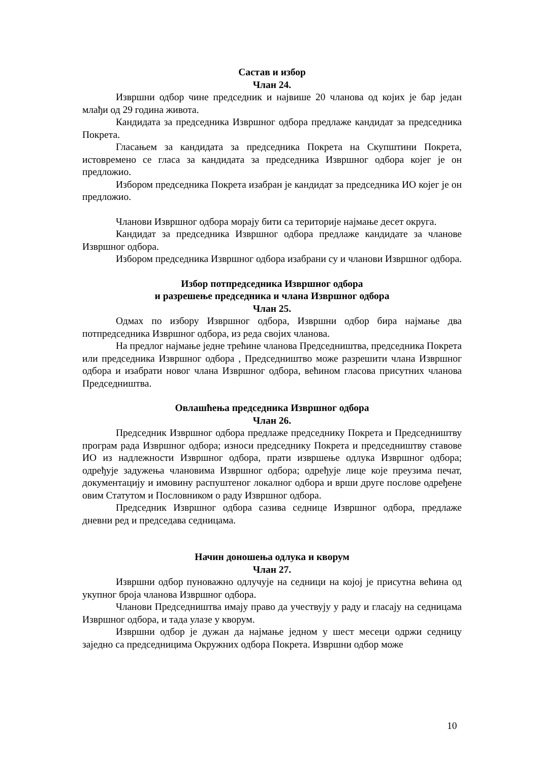Састав и избор
Члан 24.
Извршни одбор чине председник и највише 20 чланова од којих је бар један млађи од 29 година живота.
Кандидата за председника Извршног одбора предлаже кандидат за председника Покрета.
Гласањем за кандидата за председника Покрета на Скупштини Покрета, истовремено се гласа за кандидата за председника Извршног одбора којег је он предложио.
Избором председника Покрета изабран је кандидат за председника ИО којег је он предложио.
Чланови Извршног одбора морају бити са територије најмање десет округа.
Кандидат за председника Извршног одбора предлаже кандидате за чланове Извршног одбора.
Избором председника Извршног одбора изабрани су и чланови Извршног одбора.
Избор потпредседника Извршног одбора
и разрешење председника и члана Извршног одбора
Члан 25.
Одмах по избору Извршног одбора, Извршни одбор бира најмање два потпредседника Извршног одбора, из реда својих чланова.
На предлог најмање једне трећине чланова Председништва, председника Покрета или председника Извршног одбора , Председништво може разрешити члана Извршног одбора и изабрати новог члана Извршног одбора, већином гласова присутних чланова Председништва.
Овлашћења председника Извршног одбора
Члан 26.
Председник Извршног одбора предлаже председнику Покрета и Председништву програм рада Извршног одбора; износи председнику Покрета и председништву ставове ИО из надлежности Извршног одбора, прати извршење одлука Извршног одбора; одређује задужења члановима Извршног одбора; одређује лице које преузима печат, документацију и имовину распуштеног локалног одбора и врши друге послове одређене овим Статутом и Пословником о раду Извршног одбора.
Председник Извршног одбора сазива седнице Извршног одбора, предлаже дневни ред и председава седницама.
Начин доношења одлука и кворум
Члан 27.
Извршни одбор пуноважно одлучује на седници на којој је присутна већина од укупног броја чланова Извршног одбора.
Чланови Председништва имају право да учествују у раду и гласају на седницама Извршног одбора, и тада улазе у кворум.
Извршни одбор је дужан да најмање једном у шест месеци одржи седницу заједно са председницима Окружних одбора Покрета. Извршни одбор може
10